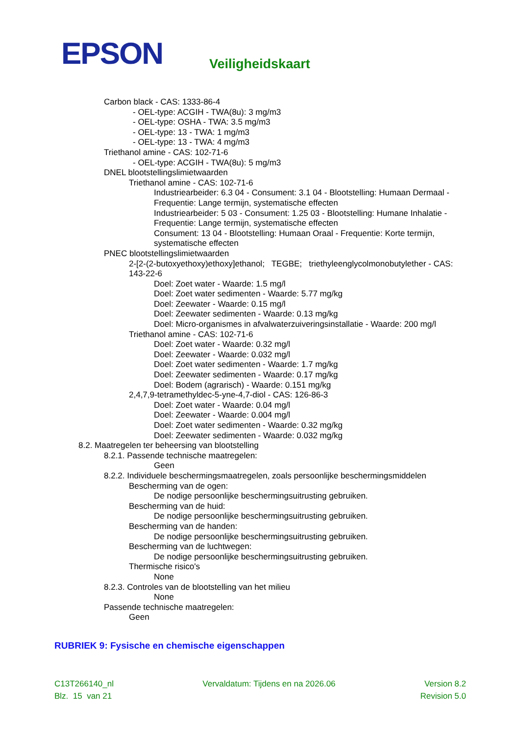EPSON
Veiligheidskaart
Carbon black - CAS: 1333-86-4
- OEL-type: ACGIH - TWA(8u): 3 mg/m3
- OEL-type: OSHA - TWA: 3.5 mg/m3
- OEL-type: 13 - TWA: 1 mg/m3
- OEL-type: 13 - TWA: 4 mg/m3
Triethanol amine - CAS: 102-71-6
- OEL-type: ACGIH - TWA(8u): 5 mg/m3
DNEL blootstellingslimietwaarden
Triethanol amine - CAS: 102-71-6
Industriearbeider: 6.3 04 - Consument: 3.1 04 - Blootstelling: Humaan Dermaal - Frequentie: Lange termijn, systematische effecten
Industriearbeider: 5 03 - Consument: 1.25 03 - Blootstelling: Humane Inhalatie - Frequentie: Lange termijn, systematische effecten
Consument: 13 04 - Blootstelling: Humaan Oraal - Frequentie: Korte termijn, systematische effecten
PNEC blootstellingslimietwaarden
2-[2-(2-butoxyethoxy)ethoxy]ethanol; TEGBE; triethyleenglycolmonobutylether - CAS: 143-22-6
Doel: Zoet water - Waarde: 1.5 mg/l
Doel: Zoet water sedimenten - Waarde: 5.77 mg/kg
Doel: Zeewater - Waarde: 0.15 mg/l
Doel: Zeewater sedimenten - Waarde: 0.13 mg/kg
Doel: Micro-organismes in afvalwaterzuiveringsinstallatie - Waarde: 200 mg/l
Triethanol amine - CAS: 102-71-6
Doel: Zoet water - Waarde: 0.32 mg/l
Doel: Zeewater - Waarde: 0.032 mg/l
Doel: Zoet water sedimenten - Waarde: 1.7 mg/kg
Doel: Zeewater sedimenten - Waarde: 0.17 mg/kg
Doel: Bodem (agrarisch) - Waarde: 0.151 mg/kg
2,4,7,9-tetramethyldec-5-yne-4,7-diol - CAS: 126-86-3
Doel: Zoet water - Waarde: 0.04 mg/l
Doel: Zeewater - Waarde: 0.004 mg/l
Doel: Zoet water sedimenten - Waarde: 0.32 mg/kg
Doel: Zeewater sedimenten - Waarde: 0.032 mg/kg
8.2. Maatregelen ter beheersing van blootstelling
8.2.1. Passende technische maatregelen:
Geen
8.2.2. Individuele beschermingsmaatregelen, zoals persoonlijke beschermingsmiddelen
Bescherming van de ogen:
De nodige persoonlijke beschermingsuitrusting gebruiken.
Bescherming van de huid:
De nodige persoonlijke beschermingsuitrusting gebruiken.
Bescherming van de handen:
De nodige persoonlijke beschermingsuitrusting gebruiken.
Bescherming van de luchtwegen:
De nodige persoonlijke beschermingsuitrusting gebruiken.
Thermische risico's
None
8.2.3. Controles van de blootstelling van het milieu
None
Passende technische maatregelen:
Geen
RUBRIEK 9: Fysische en chemische eigenschappen
C13T266140_nl Vervaldatum: Tijdens en na 2026.06 Version 8.2
Blz. 15 van 21 Revision 5.0